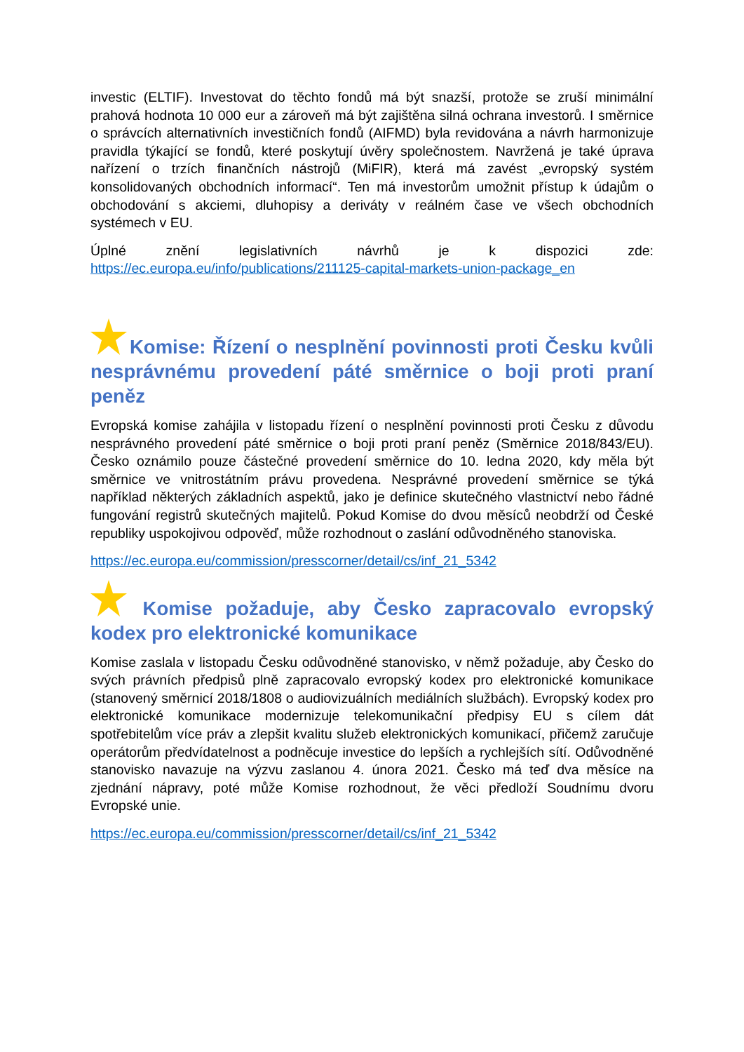investic (ELTIF). Investovat do těchto fondů má být snazší, protože se zruší minimální prahová hodnota 10 000 eur a zároveň má být zajištěna silná ochrana investorů. I směrnice o správcích alternativních investičních fondů (AIFMD) byla revidována a návrh harmonizuje pravidla týkající se fondů, které poskytují úvěry společnostem. Navržená je také úprava nařízení o trzích finančních nástrojů (MiFIR), která má zavést „evropský systém konsolidovaných obchodních informací“. Ten má investorům umožnit přístup k údajům o obchodování s akciemi, dluhopisy a deriváty v reálném čase ve všech obchodních systémech v EU.
Úplné znění legislativních návrhů je k dispozici zde:
https://ec.europa.eu/info/publications/211125-capital-markets-union-package_en
Komise: Řízení o nesplnění povinnosti proti Česku kvůli nesprávnému provedení páté směrnice o boji proti praní peněz
Evropská komise zahájila v listopadu řízení o nesplnění povinnosti proti Česku z důvodu nesprávného provedení páté směrnice o boji proti praní peněz (Směrnice 2018/843/EU). Česko oznámilo pouze částečné provedení směrnice do 10. ledna 2020, kdy měla být směrnice ve vnitrostátním právu provedena. Nesprávné provedení směrnice se týká například některých základních aspektů, jako je definice skutečného vlastnictví nebo řádné fungování registrů skutečných majitelů. Pokud Komise do dvou měsíců neobdrží od České republiky uspokojivou odpověď, může rozhodnout o zaslání odůvodněného stanoviska.
https://ec.europa.eu/commission/presscorner/detail/cs/inf_21_5342
Komise požaduje, aby Česko zapracovalo evropský kodex pro elektronické komunikace
Komise zaslala v listopadu Česku odůvodněné stanovisko, v němž požaduje, aby Česko do svých právních předpisů plně zapracovalo evropský kodex pro elektronické komunikace (stanovený směrnicí 2018/1808 o audiovizuálních mediálních službách). Evropský kodex pro elektronické komunikace modernizuje telekomunikační předpisy EU s cílem dát spotřebitelům více práv a zlepšit kvalitu služeb elektronických komunikací, přičemž zaručuje operátorům předvídatelnost a podněcuje investice do lepších a rychlejších sítí. Odůvodněné stanovisko navazuje na výzvu zaslanou 4. února 2021. Česko má teď dva měsíce na zjednání nápravy, poté může Komise rozhodnout, že věci předloží Soudnímu dvoru Evropské unie.
https://ec.europa.eu/commission/presscorner/detail/cs/inf_21_5342